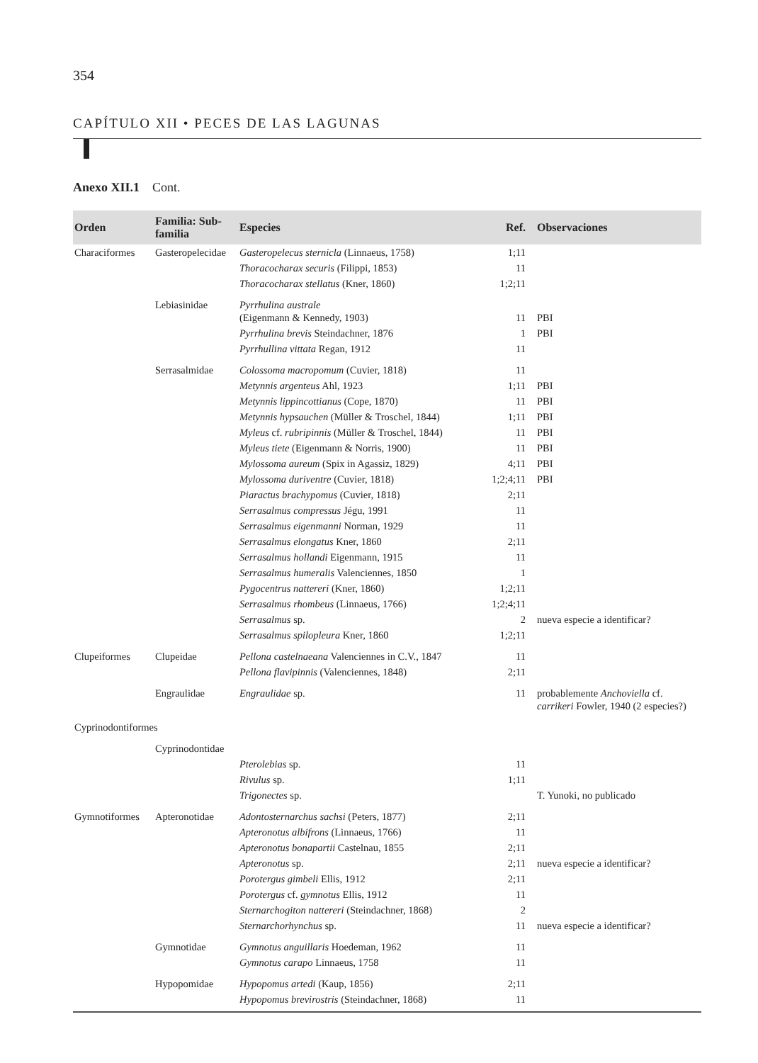354
CAPÍTULO XII • PECES DE LAS LAGUNAS
Anexo XII.1 Cont.
| Orden | Familia: Sub-familia | Especies | Ref. | Observaciones |
| --- | --- | --- | --- | --- |
| Characiformes | Gasteropelecidae | Gasteropelecus sternicla (Linnaeus, 1758) | 1;11 | |
| | | Thoracocharax securis (Filippi, 1853) | 11 | |
| | | Thoracocharax stellatus (Kner, 1860) | 1;2;11 | |
| | Lebiasinidae | Pyrrhulina australe (Eigenmann & Kennedy, 1903) | 11 | PBI |
| | | Pyrrhulina brevis Steindachner, 1876 | 1 | PBI |
| | | Pyrrhullina vittata Regan, 1912 | 11 | |
| | Serrasalmidae | Colossoma macropomum (Cuvier, 1818) | 11 | |
| | | Metynnis argenteus Ahl, 1923 | 1;11 | PBI |
| | | Metynnis lippincottianus (Cope, 1870) | 11 | PBI |
| | | Metynnis hypsauchen (Müller & Troschel, 1844) | 1;11 | PBI |
| | | Myleus cf. rubripinnis (Müller & Troschel, 1844) | 11 | PBI |
| | | Myleus tiete (Eigenmann & Norris, 1900) | 11 | PBI |
| | | Mylossoma aureum (Spix in Agassiz, 1829) | 4;11 | PBI |
| | | Mylossoma duriventre (Cuvier, 1818) | 1;2;4;11 | PBI |
| | | Piaractus brachypomus (Cuvier, 1818) | 2;11 | |
| | | Serrasalmus compressus Jégu, 1991 | 11 | |
| | | Serrasalmus eigenmanni Norman, 1929 | 11 | |
| | | Serrasalmus elongatus Kner, 1860 | 2;11 | |
| | | Serrasalmus hollandi Eigenmann, 1915 | 11 | |
| | | Serrasalmus humeralis Valenciennes, 1850 | 1 | |
| | | Pygocentrus nattereri (Kner, 1860) | 1;2;11 | |
| | | Serrasalmus rhombeus (Linnaeus, 1766) | 1;2;4;11 | |
| | | Serrasalmus sp. | 2 | nueva especie a identificar? |
| | | Serrasalmus spilopleura Kner, 1860 | 1;2;11 | |
| Clupeiformes | Clupeidae | Pellona castelnaeana Valenciennes in C.V., 1847 | 11 | |
| | | Pellona flavipinnis (Valenciennes, 1848) | 2;11 | |
| | Engraulidae | Engraulidae sp. | 11 | probablemente Anchoviella cf. carrikeri Fowler, 1940 (2 especies?) |
| Cyprinodontiformes | | | | |
| | Cyprinodontidae | | | |
| | | Pterolebias sp. | 11 | |
| | | Rivulus sp. | 1;11 | |
| | | Trigonectes sp. | | T. Yunoki, no publicado |
| Gymnotiformes | Apteronotidae | Adontosternarchus sachsi (Peters, 1877) | 2;11 | |
| | | Apteronotus albifrons (Linnaeus, 1766) | 11 | |
| | | Apteronotus bonapartii Castelnau, 1855 | 2;11 | |
| | | Apteronotus sp. | 2;11 | nueva especie a identificar? |
| | | Porotergus gimbeli Ellis, 1912 | 2;11 | |
| | | Porotergus cf. gymnotus Ellis, 1912 | 11 | |
| | | Sternarchogiton nattereri (Steindachner, 1868) | 2 | |
| | | Sternarchorhynchus sp. | 11 | nueva especie a identificar? |
| | Gymnotidae | Gymnotus anguillaris Hoedeman, 1962 | 11 | |
| | | Gymnotus carapo Linnaeus, 1758 | 11 | |
| | Hypopomidae | Hypopomus artedi (Kaup, 1856) | 2;11 | |
| | | Hypopomus brevirostris (Steindachner, 1868) | 11 | |